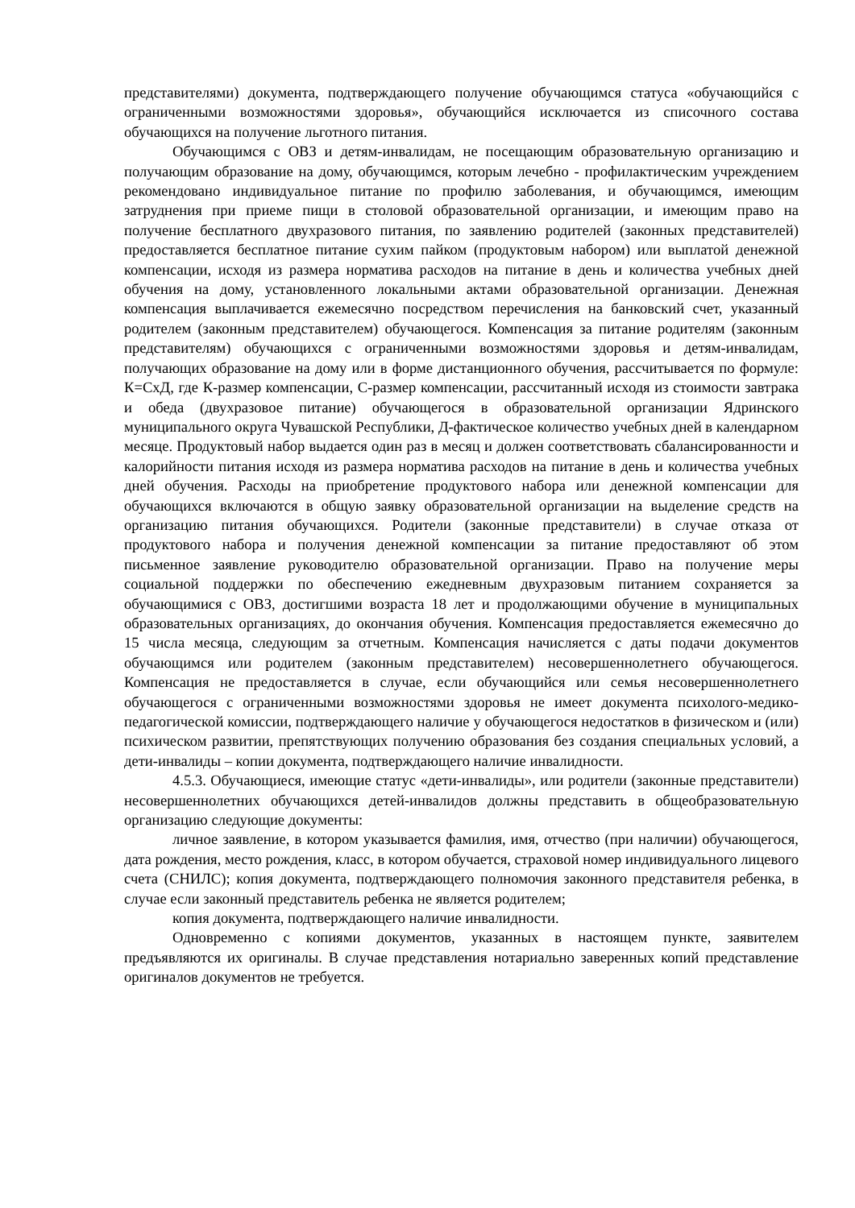представителями) документа, подтверждающего получение обучающимся статуса «обучающийся с ограниченными возможностями здоровья», обучающийся исключается из списочного состава обучающихся на получение льготного питания.
Обучающимся с ОВЗ и детям-инвалидам, не посещающим образовательную организацию и получающим образование на дому, обучающимся, которым лечебно - профилактическим учреждением рекомендовано индивидуальное питание по профилю заболевания, и обучающимся, имеющим затруднения при приеме пищи в столовой образовательной организации, и имеющим право на получение бесплатного двухразового питания, по заявлению родителей (законных представителей) предоставляется бесплатное питание сухим пайком (продуктовым набором) или выплатой денежной компенсации, исходя из размера норматива расходов на питание в день и количества учебных дней обучения на дому, установленного локальными актами образовательной организации. Денежная компенсация выплачивается ежемесячно посредством перечисления на банковский счет, указанный родителем (законным представителем) обучающегося. Компенсация за питание родителям (законным представителям) обучающихся с ограниченными возможностями здоровья и детям-инвалидам, получающих образование на дому или в форме дистанционного обучения, рассчитывается по формуле: К=СхД, где К-размер компенсации, С-размер компенсации, рассчитанный исходя из стоимости завтрака и обеда (двухразовое питание) обучающегося в образовательной организации Ядринского муниципального округа Чувашской Республики, Д-фактическое количество учебных дней в календарном месяце. Продуктовый набор выдается один раз в месяц и должен соответствовать сбалансированности и калорийности питания исходя из размера норматива расходов на питание в день и количества учебных дней обучения. Расходы на приобретение продуктового набора или денежной компенсации для обучающихся включаются в общую заявку образовательной организации на выделение средств на организацию питания обучающихся. Родители (законные представители) в случае отказа от продуктового набора и получения денежной компенсации за питание предоставляют об этом письменное заявление руководителю образовательной организации. Право на получение меры социальной поддержки по обеспечению ежедневным двухразовым питанием сохраняется за обучающимися с ОВЗ, достигшими возраста 18 лет и продолжающими обучение в муниципальных образовательных организациях, до окончания обучения. Компенсация предоставляется ежемесячно до 15 числа месяца, следующим за отчетным. Компенсация начисляется с даты подачи документов обучающимся или родителем (законным представителем) несовершеннолетнего обучающегося. Компенсация не предоставляется в случае, если обучающийся или семья несовершеннолетнего обучающегося с ограниченными возможностями здоровья не имеет документа психолого-медико-педагогической комиссии, подтверждающего наличие у обучающегося недостатков в физическом и (или) психическом развитии, препятствующих получению образования без создания специальных условий, а дети-инвалиды – копии документа, подтверждающего наличие инвалидности.
4.5.3. Обучающиеся, имеющие статус «дети-инвалиды», или родители (законные представители) несовершеннолетних обучающихся детей-инвалидов должны представить в общеобразовательную организацию следующие документы:
личное заявление, в котором указывается фамилия, имя, отчество (при наличии) обучающегося, дата рождения, место рождения, класс, в котором обучается, страховой номер индивидуального лицевого счета (СНИЛС); копия документа, подтверждающего полномочия законного представителя ребенка, в случае если законный представитель ребенка не является родителем;
копия документа, подтверждающего наличие инвалидности.
Одновременно с копиями документов, указанных в настоящем пункте, заявителем предъявляются их оригиналы. В случае представления нотариально заверенных копий представление оригиналов документов не требуется.